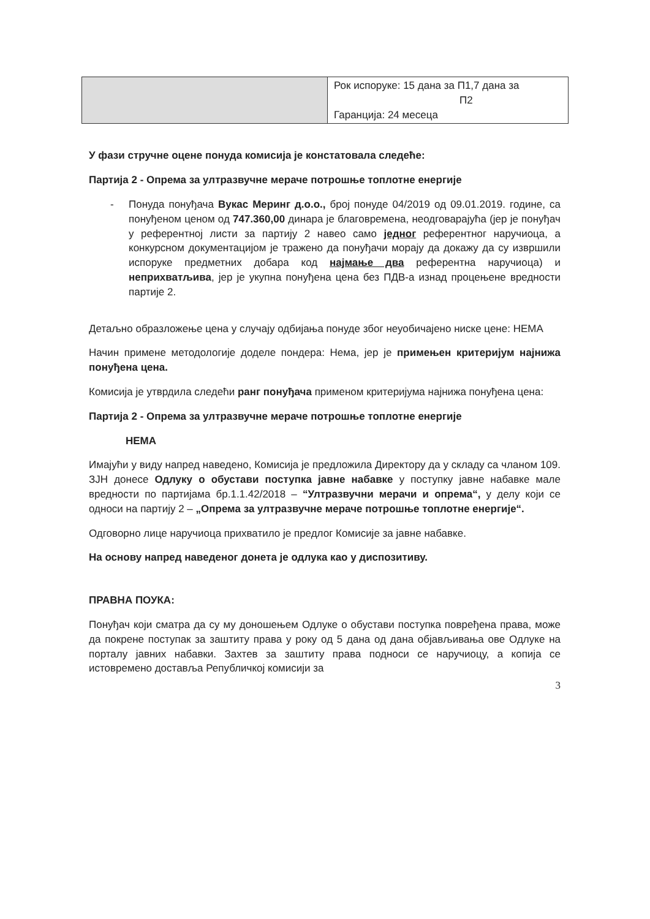| | Рок испоруке: 15 дана за П1,7 дана за П2 Гаранција: 24 месеца |
У фази стручне оцене понуда комисија је констатовала следеће:
Партија 2 - Опрема за ултразвучне мераче потрошње топлотне енергије
- Понуда понуђача Вукас Меринг д.о.о., број понуде 04/2019 од 09.01.2019. године, са понуђеном ценом од 747.360,00 динара је благовремена, неодговарајућа (јер је понуђач у референтној листи за партију 2 навео само једног референтног наручиоца, а конкурсном документацијом је тражено да понуђачи морају да докажу да су извршили испоруке предметних добара код најмање два референтна наручиоца) и неприхватљива, јер је укупна понуђена цена без ПДВ-а изнад процењене вредности партије 2.
Детаљно образложење цена у случају одбијања понуде због неуобичајено ниске цене: НЕМА
Начин примене методологије доделе пондера: Нема, јер је примењен критеријум најнижа понуђена цена.
Комисија је утврдила следећи ранг понуђача применом критеријума најнижа понуђена цена:
Партија 2 - Опрема за ултразвучне мераче потрошње топлотне енергије
НЕМА
Имајући у виду напред наведено, Комисија је предложила Директору да у складу са чланом 109. ЗЈН донесе Одлуку о обустави поступка јавне набавке у поступку јавне набавке мале вредности по партијама бр.1.1.42/2018 – “Ултразвучни мерачи и опрема“, у делу који се односи на партију 2 – „Опрема за ултразвучне мераче потрошње топлотне енергије“.
Одговорно лице наручиоца прихватило је предлог Комисије за јавне набавке.
На основу напред наведеног донета је одлука као у диспозитиву.
ПРАВНА ПОУКА:
Понуђач који сматра да су му доношењем Одлуке о обустави поступка повређена права, може да покрене поступак за заштиту права у року од 5 дана од дана објављивања ове Одлуке на порталу јавних набавки. Захтев за заштиту права подноси се наручиоцу, а копија се истовремено доставља Републичкој комисији за
3